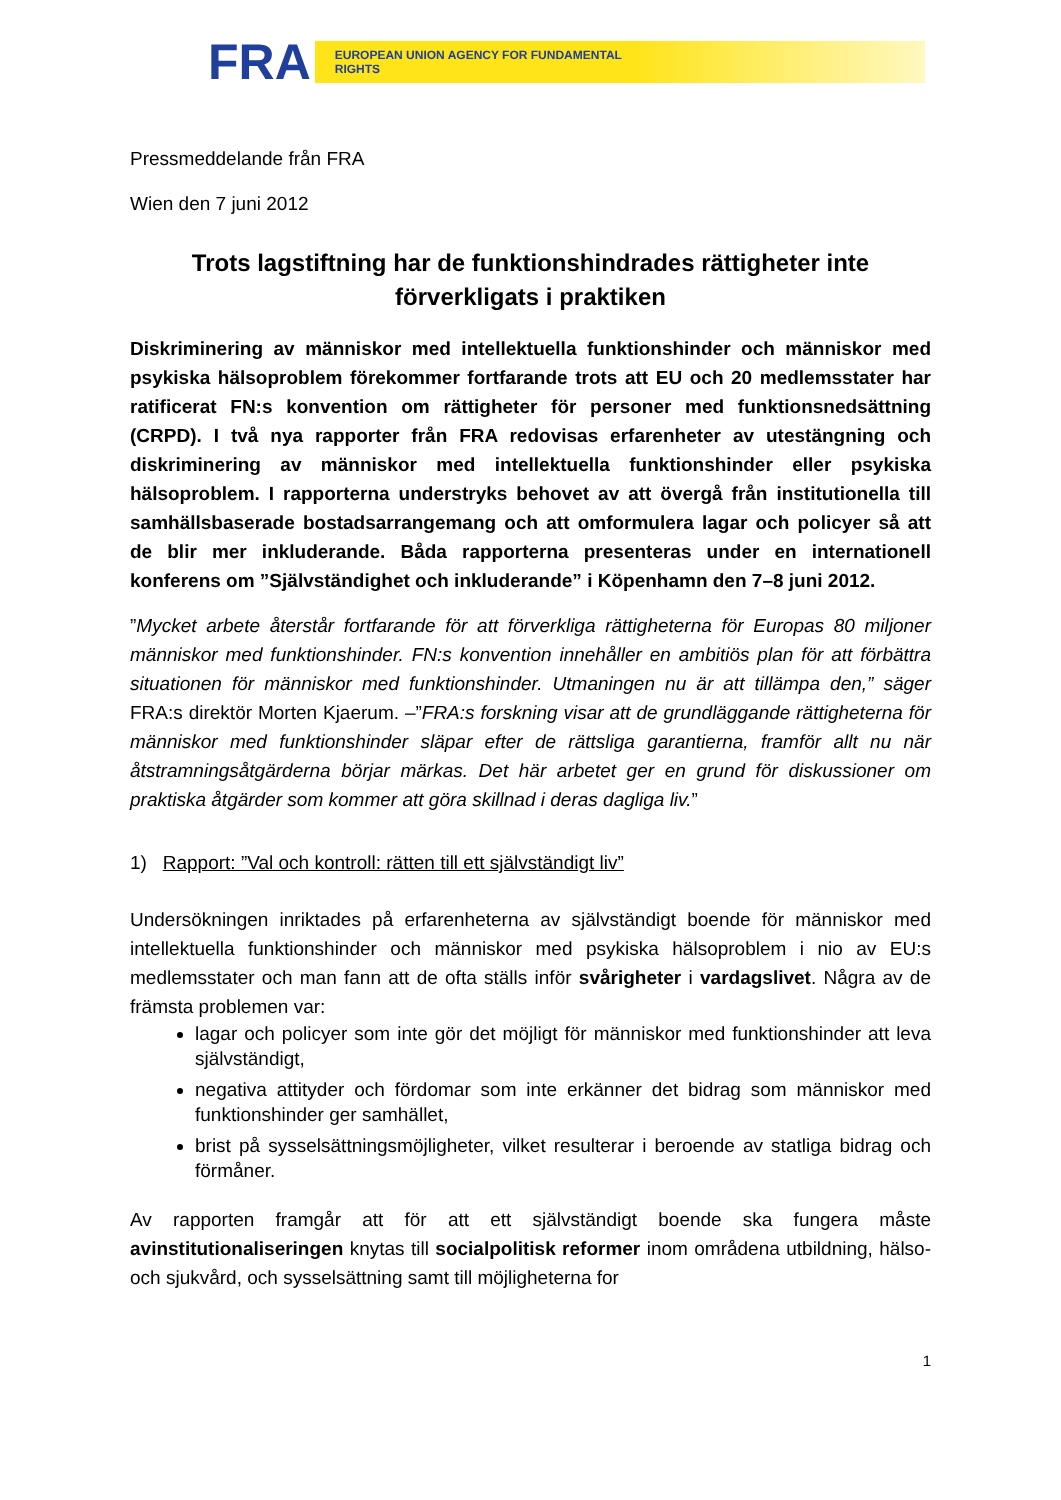FRA EUROPEAN UNION AGENCY FOR FUNDAMENTAL RIGHTS
Pressmeddelande från FRA
Wien den 7 juni 2012
Trots lagstiftning har de funktionshindrades rättigheter inte förverkligats i praktiken
Diskriminering av människor med intellektuella funktionshinder och människor med psykiska hälsoproblem förekommer fortfarande trots att EU och 20 medlemsstater har ratificerat FN:s konvention om rättigheter för personer med funktionsnedsättning (CRPD). I två nya rapporter från FRA redovisas erfarenheter av utestängning och diskriminering av människor med intellektuella funktionshinder eller psykiska hälsoproblem. I rapporterna understryks behovet av att övergå från institutionella till samhällsbaserade bostadsarrangemang och att omformulera lagar och policyer så att de blir mer inkluderande. Båda rapporterna presenteras under en internationell konferens om ”Självständighet och inkluderande” i Köpenhamn den 7–8 juni 2012.
”Mycket arbete återstår fortfarande för att förverkliga rättigheterna för Europas 80 miljoner människor med funktionshinder. FN:s konvention innehåller en ambitiös plan för att förbättra situationen för människor med funktionshinder. Utmaningen nu är att tillämpa den,” säger FRA:s direktör Morten Kjaerum. –”FRA:s forskning visar att de grundläggande rättigheterna för människor med funktionshinder släpar efter de rättsliga garantierna, framför allt nu när åtstramningsåtgärderna börjar märkas. Det här arbetet ger en grund för diskussioner om praktiska åtgärder som kommer att göra skillnad i deras dagliga liv.”
1) Rapport: ”Val och kontroll: rätten till ett självständigt liv”
Undersökningen inriktades på erfarenheterna av självständigt boende för människor med intellektuella funktionshinder och människor med psykiska hälsoproblem i nio av EU:s medlemsstater och man fann att de ofta ställs inför svårigheter i vardagslivet. Några av de främsta problemen var:
lagar och policyer som inte gör det möjligt för människor med funktionshinder att leva självständigt,
negativa attityder och fördomar som inte erkänner det bidrag som människor med funktionshinder ger samhället,
brist på sysselsättningsmöjligheter, vilket resulterar i beroende av statliga bidrag och förmåner.
Av rapporten framgår att för att ett självständigt boende ska fungera måste avinstitutionaliseringen knytas till socialpolitisk reformer inom områdena utbildning, hälso- och sjukvård, och sysselsättning samt till möjligheterna for
1